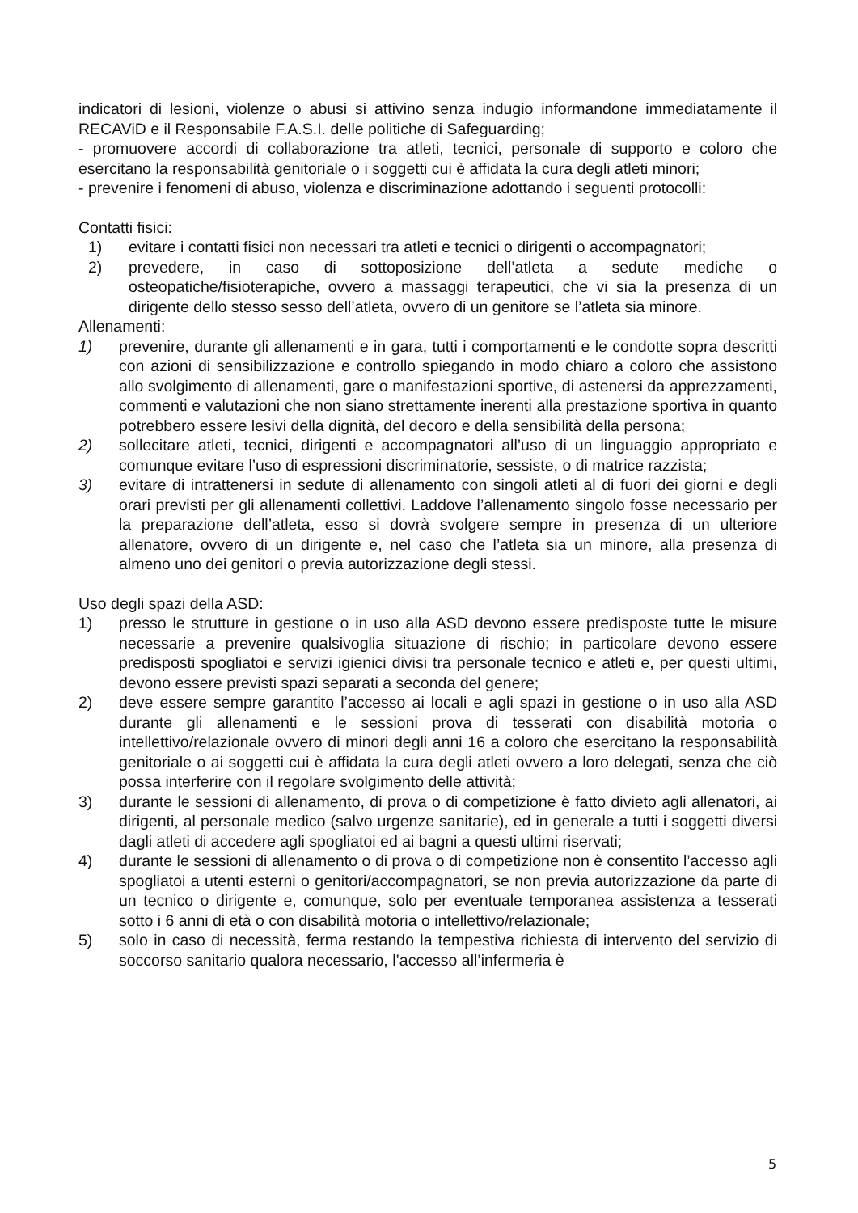indicatori di lesioni, violenze o abusi si attivino senza indugio informandone immediatamente il RECAViD e il Responsabile F.A.S.I. delle politiche di Safeguarding;
- promuovere accordi di collaborazione tra atleti, tecnici, personale di supporto e coloro che esercitano la responsabilità genitoriale o i soggetti cui è affidata la cura degli atleti minori;
- prevenire i fenomeni di abuso, violenza e discriminazione adottando i seguenti protocolli:
Contatti fisici:
1) evitare i contatti fisici non necessari tra atleti e tecnici o dirigenti o accompagnatori;
2) prevedere, in caso di sottoposizione dell’atleta a sedute mediche o osteopatiche/fisioterapiche, ovvero a massaggi terapeutici, che vi sia la presenza di un dirigente dello stesso sesso dell’atleta, ovvero di un genitore se l’atleta sia minore.
Allenamenti:
1) prevenire, durante gli allenamenti e in gara, tutti i comportamenti e le condotte sopra descritti con azioni di sensibilizzazione e controllo spiegando in modo chiaro a coloro che assistono allo svolgimento di allenamenti, gare o manifestazioni sportive, di astenersi da apprezzamenti, commenti e valutazioni che non siano strettamente inerenti alla prestazione sportiva in quanto potrebbero essere lesivi della dignità, del decoro e della sensibilità della persona;
2) sollecitare atleti, tecnici, dirigenti e accompagnatori all’uso di un linguaggio appropriato e comunque evitare l’uso di espressioni discriminatorie, sessiste, o di matrice razzista;
3) evitare di intrattenersi in sedute di allenamento con singoli atleti al di fuori dei giorni e degli orari previsti per gli allenamenti collettivi. Laddove l’allenamento singolo fosse necessario per la preparazione dell’atleta, esso si dovrà svolgere sempre in presenza di un ulteriore allenatore, ovvero di un dirigente e, nel caso che l’atleta sia un minore, alla presenza di almeno uno dei genitori o previa autorizzazione degli stessi.
Uso degli spazi della ASD:
1) presso le strutture in gestione o in uso alla ASD devono essere predisposte tutte le misure necessarie a prevenire qualsivoglia situazione di rischio; in particolare devono essere predisposti spogliatoi e servizi igienici divisi tra personale tecnico e atleti e, per questi ultimi, devono essere previsti spazi separati a seconda del genere;
2) deve essere sempre garantito l’accesso ai locali e agli spazi in gestione o in uso alla ASD durante gli allenamenti e le sessioni prova di tesserati con disabilità motoria o intellettivo/relazionale ovvero di minori degli anni 16 a coloro che esercitano la responsabilità genitoriale o ai soggetti cui è affidata la cura degli atleti ovvero a loro delegati, senza che ciò possa interferire con il regolare svolgimento delle attività;
3) durante le sessioni di allenamento, di prova o di competizione è fatto divieto agli allenatori, ai dirigenti, al personale medico (salvo urgenze sanitarie), ed in generale a tutti i soggetti diversi dagli atleti di accedere agli spogliatoi ed ai bagni a questi ultimi riservati;
4) durante le sessioni di allenamento o di prova o di competizione non è consentito l’accesso agli spogliatoi a utenti esterni o genitori/accompagnatori, se non previa autorizzazione da parte di un tecnico o dirigente e, comunque, solo per eventuale temporanea assistenza a tesserati sotto i 6 anni di età o con disabilità motoria o intellettivo/relazionale;
5) solo in caso di necessità, ferma restando la tempestiva richiesta di intervento del servizio di soccorso sanitario qualora necessario, l’accesso all’infermeria è
5